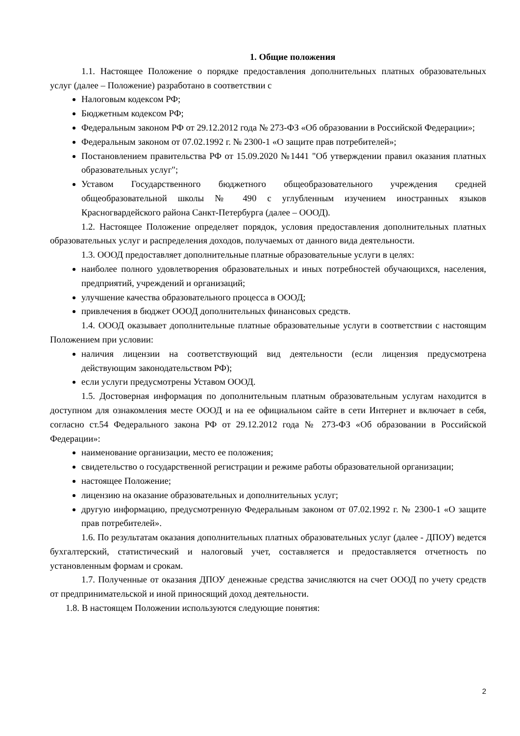1. Общие положения
1.1. Настоящее Положение о порядке предоставления дополнительных платных образовательных услуг (далее – Положение) разработано в соответствии с
Налоговым кодексом РФ;
Бюджетным кодексом РФ;
Федеральным законом РФ от 29.12.2012 года № 273-ФЗ «Об образовании в Российской Федерации»;
Федеральным законом от 07.02.1992 г. № 2300-1 «О защите прав потребителей»;
Постановлением правительства РФ от 15.09.2020 №1441 "Об утверждении правил оказания платных образовательных услуг";
Уставом Государственного бюджетного общеобразовательного учреждения средней общеобразовательной школы № 490 с углубленным изучением иностранных языков Красногвардейского района Санкт-Петербурга (далее – ОООД).
1.2. Настоящее Положение определяет порядок, условия предоставления дополнительных платных образовательных услуг и распределения доходов, получаемых от данного вида деятельности.
1.3. ОООД предоставляет дополнительные платные образовательные услуги в целях:
наиболее полного удовлетворения образовательных и иных потребностей обучающихся, населения, предприятий, учреждений и организаций;
улучшение качества образовательного процесса в ОООД;
привлечения в бюджет ОООД дополнительных финансовых средств.
1.4. ОООД оказывает дополнительные платные образовательные услуги в соответствии с настоящим Положением при условии:
наличия лицензии на соответствующий вид деятельности (если лицензия предусмотрена действующим законодательством РФ);
если услуги предусмотрены Уставом ОООД.
1.5. Достоверная информация по дополнительным платным образовательным услугам находится в доступном для ознакомления месте ОООД и на ее официальном сайте в сети Интернет и включает в себя, согласно ст.54 Федерального закона РФ от 29.12.2012 года № 273-ФЗ «Об образовании в Российской Федерации»:
наименование организации, место ее положения;
свидетельство о государственной регистрации и режиме работы образовательной организации;
настоящее Положение;
лицензию на оказание образовательных и дополнительных услуг;
другую информацию, предусмотренную Федеральным законом от 07.02.1992 г. № 2300-1 «О защите прав потребителей».
1.6. По результатам оказания дополнительных платных образовательных услуг (далее - ДПОУ) ведется бухгалтерский, статистический и налоговый учет, составляется и предоставляется отчетность по установленным формам и срокам.
1.7. Полученные от оказания ДПОУ денежные средства зачисляются на счет ОООД по учету средств от предпринимательской и иной приносящий доход деятельности.
1.8. В настоящем Положении используются следующие понятия:
2